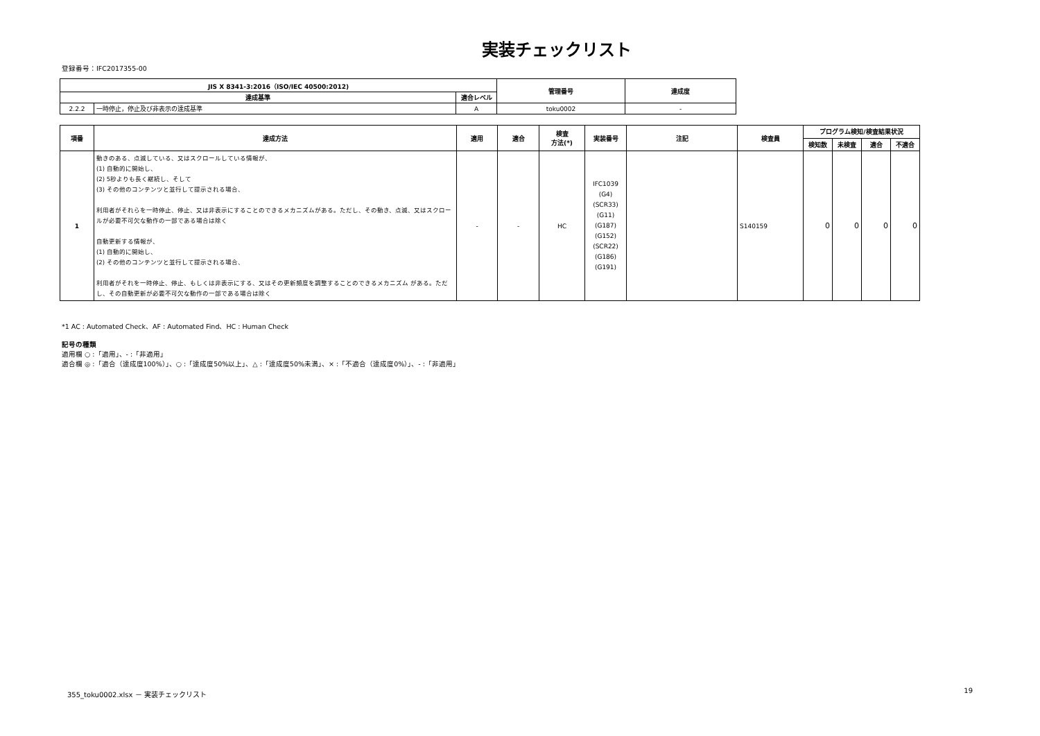実装チェックリスト
登録番号：IFC2017355-00
| JIS X 8341-3:2016（ISO/IEC 40500:2012) | | | 管理番号 | 達成度 |
| --- | --- | --- | --- | --- |
| 達成基準 | | 適合レベル | | |
| 2.2.2 | 一時停止，停止及び非表示の達成基準 | A | toku0002 | - |
| 項番 | 達成方法 | 適用 | 適合 | 検査 方法(*) | 実装番号 | 注記 | 検査員 | プログラム検知/検査結果状況 | | | |
| --- | --- | --- | --- | --- | --- | --- | --- | --- | --- | --- | --- |
| | | | | | | | | 検知数 | 未検査 | 適合 | 不適合 |
| 1 | 動きのある、点滅している、又はスクロールしている情報が、 (1) 自動的に開始し、 (2) 5秒よりも長く継続し、そして (3) その他のコンテンツと並行して提示される場合、 利用者がそれらを一時停止、停止、又は非表示にすることのできるメカニズムがある。ただし、その動き、点滅、又はスクロールが必要不可欠な動作の一部である場合は除く 自動更新する情報が、 (1) 自動的に開始し、 (2) その他のコンテンツと並行して提示される場合、 利用者がそれを一時停止、停止、もしくは非表示にする、又はその更新頻度を調整することのできるメカニズム がある。ただし、その自動更新が必要不可欠な動作の一部である場合は除く | - | - | HC | IFC1039 (G4) (SCR33) (G11) (G187) (G152) (SCR22) (G186) (G191) | | S140159 | 0 | 0 | 0 | 0 |
*1 AC : Automated Check、AF : Automated Find、HC : Human Check
記号の種類
適用欄 ○ :「適用」、- :「非適用」
適合欄 ◎ :「適合（達成度100%）」、○ :「達成度50%以上」、△ :「達成度50%未満」、× :「不適合（達成度0%）」、- :「非適用」
355_toku0002.xlsx － 実装チェックリスト 19